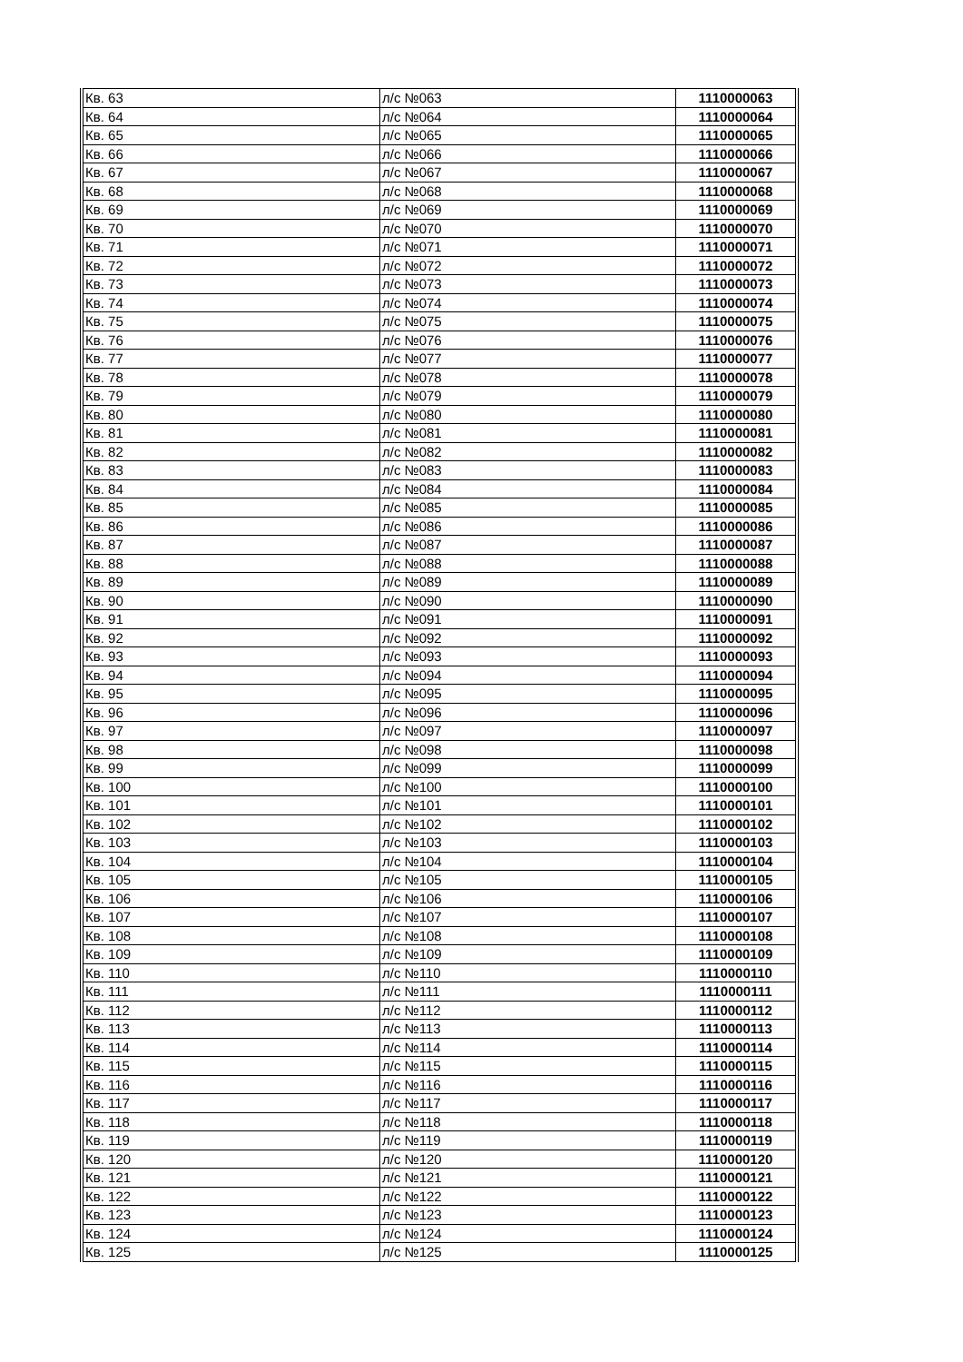| Кв. 63 | л/с №063 | 1110000063 |
| Кв. 64 | л/с №064 | 1110000064 |
| Кв. 65 | л/с №065 | 1110000065 |
| Кв. 66 | л/с №066 | 1110000066 |
| Кв. 67 | л/с №067 | 1110000067 |
| Кв. 68 | л/с №068 | 1110000068 |
| Кв. 69 | л/с №069 | 1110000069 |
| Кв. 70 | л/с №070 | 1110000070 |
| Кв. 71 | л/с №071 | 1110000071 |
| Кв. 72 | л/с №072 | 1110000072 |
| Кв. 73 | л/с №073 | 1110000073 |
| Кв. 74 | л/с №074 | 1110000074 |
| Кв. 75 | л/с №075 | 1110000075 |
| Кв. 76 | л/с №076 | 1110000076 |
| Кв. 77 | л/с №077 | 1110000077 |
| Кв. 78 | л/с №078 | 1110000078 |
| Кв. 79 | л/с №079 | 1110000079 |
| Кв. 80 | л/с №080 | 1110000080 |
| Кв. 81 | л/с №081 | 1110000081 |
| Кв. 82 | л/с №082 | 1110000082 |
| Кв. 83 | л/с №083 | 1110000083 |
| Кв. 84 | л/с №084 | 1110000084 |
| Кв. 85 | л/с №085 | 1110000085 |
| Кв. 86 | л/с №086 | 1110000086 |
| Кв. 87 | л/с №087 | 1110000087 |
| Кв. 88 | л/с №088 | 1110000088 |
| Кв. 89 | л/с №089 | 1110000089 |
| Кв. 90 | л/с №090 | 1110000090 |
| Кв. 91 | л/с №091 | 1110000091 |
| Кв. 92 | л/с №092 | 1110000092 |
| Кв. 93 | л/с №093 | 1110000093 |
| Кв. 94 | л/с №094 | 1110000094 |
| Кв. 95 | л/с №095 | 1110000095 |
| Кв. 96 | л/с №096 | 1110000096 |
| Кв. 97 | л/с №097 | 1110000097 |
| Кв. 98 | л/с №098 | 1110000098 |
| Кв. 99 | л/с №099 | 1110000099 |
| Кв. 100 | л/с №100 | 1110000100 |
| Кв. 101 | л/с №101 | 1110000101 |
| Кв. 102 | л/с №102 | 1110000102 |
| Кв. 103 | л/с №103 | 1110000103 |
| Кв. 104 | л/с №104 | 1110000104 |
| Кв. 105 | л/с №105 | 1110000105 |
| Кв. 106 | л/с №106 | 1110000106 |
| Кв. 107 | л/с №107 | 1110000107 |
| Кв. 108 | л/с №108 | 1110000108 |
| Кв. 109 | л/с №109 | 1110000109 |
| Кв. 110 | л/с №110 | 1110000110 |
| Кв. 111 | л/с №111 | 1110000111 |
| Кв. 112 | л/с №112 | 1110000112 |
| Кв. 113 | л/с №113 | 1110000113 |
| Кв. 114 | л/с №114 | 1110000114 |
| Кв. 115 | л/с №115 | 1110000115 |
| Кв. 116 | л/с №116 | 1110000116 |
| Кв. 117 | л/с №117 | 1110000117 |
| Кв. 118 | л/с №118 | 1110000118 |
| Кв. 119 | л/с №119 | 1110000119 |
| Кв. 120 | л/с №120 | 1110000120 |
| Кв. 121 | л/с №121 | 1110000121 |
| Кв. 122 | л/с №122 | 1110000122 |
| Кв. 123 | л/с №123 | 1110000123 |
| Кв. 124 | л/с №124 | 1110000124 |
| Кв. 125 | л/с №125 | 1110000125 |